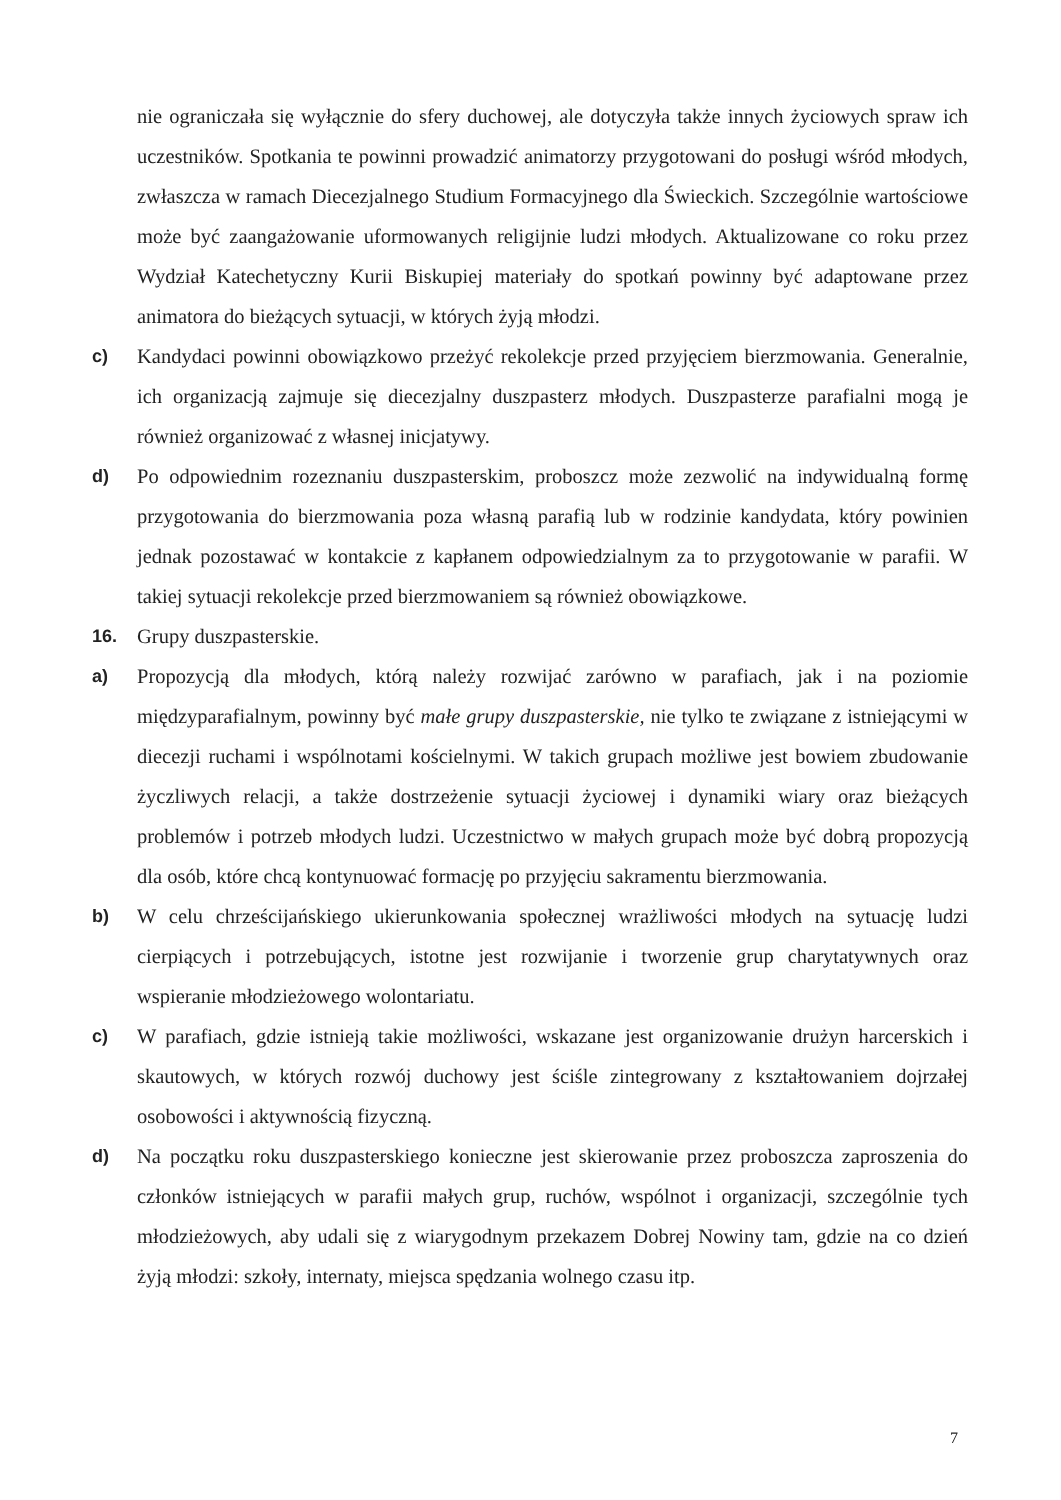nie ograniczała się wyłącznie do sfery duchowej, ale dotyczyła także innych życiowych spraw ich uczestników. Spotkania te powinni prowadzić animatorzy przygotowani do posługi wśród młodych, zwłaszcza w ramach Diecezjalnego Studium Formacyjnego dla Świeckich. Szczególnie wartościowe może być zaangażowanie uformowanych religijnie ludzi młodych. Aktualizowane co roku przez Wydział Katechetyczny Kurii Biskupiej materiały do spotkań powinny być adaptowane przez animatora do bieżących sytuacji, w których żyją młodzi.
c) Kandydaci powinni obowiązkowo przeżyć rekolekcje przed przyjęciem bierzmowania. Generalnie, ich organizacją zajmuje się diecezjalny duszpasterz młodych. Duszpasterze parafialni mogą je również organizować z własnej inicjatywy.
d) Po odpowiednim rozeznaniu duszpasterskim, proboszcz może zezwolić na indywidualną formę przygotowania do bierzmowania poza własną parafią lub w rodzinie kandydata, który powinien jednak pozostawać w kontakcie z kapłanem odpowiedzialnym za to przygotowanie w parafii. W takiej sytuacji rekolekcje przed bierzmowaniem są również obowiązkowe.
16. Grupy duszpasterskie.
a) Propozycją dla młodych, którą należy rozwijać zarówno w parafiach, jak i na poziomie międzyparafialnym, powinny być małe grupy duszpasterskie, nie tylko te związane z istniejącymi w diecezji ruchami i wspólnotami kościelnymi. W takich grupach możliwe jest bowiem zbudowanie życzliwych relacji, a także dostrzeżenie sytuacji życiowej i dynamiki wiary oraz bieżących problemów i potrzeb młodych ludzi. Uczestnictwo w małych grupach może być dobrą propozycją dla osób, które chcą kontynuować formację po przyjęciu sakramentu bierzmowania.
b) W celu chrześcijańskiego ukierunkowania społecznej wrażliwości młodych na sytuację ludzi cierpiących i potrzebujących, istotne jest rozwijanie i tworzenie grup charytatywnych oraz wspieranie młodzieżowego wolontariatu.
c) W parafiach, gdzie istnieją takie możliwości, wskazane jest organizowanie drużyn harcerskich i skautowych, w których rozwój duchowy jest ściśle zintegrowany z kształtowaniem dojrzałej osobowości i aktywnością fizyczną.
d) Na początku roku duszpasterskiego konieczne jest skierowanie przez proboszcza zaproszenia do członków istniejących w parafii małych grup, ruchów, wspólnot i organizacji, szczególnie tych młodzieżowych, aby udali się z wiarygodnym przekazem Dobrej Nowiny tam, gdzie na co dzień żyją młodzi: szkoły, internaty, miejsca spędzania wolnego czasu itp.
7